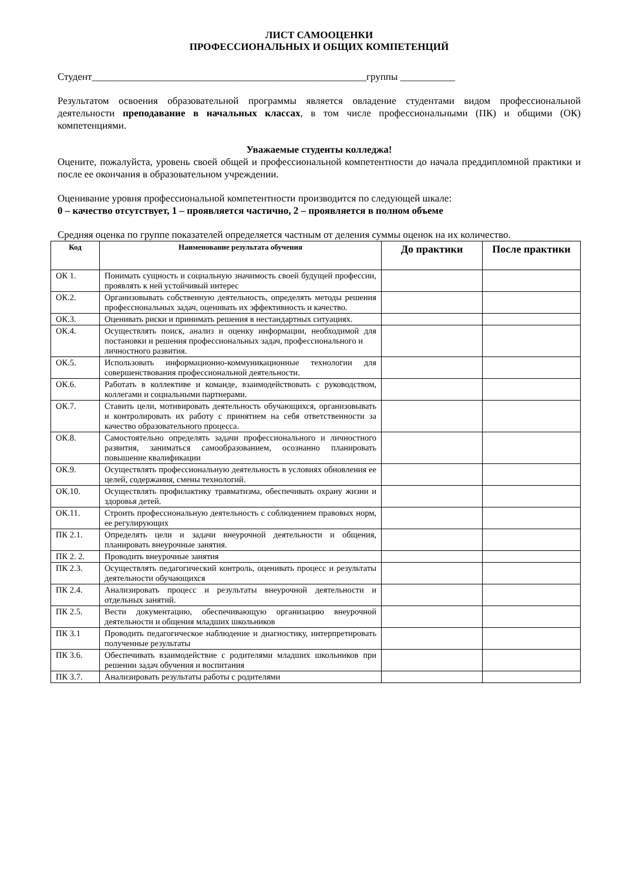ЛИСТ САМООЦЕНКИ
ПРОФЕССИОНАЛЬНЫХ И ОБЩИХ КОМПЕТЕНЦИЙ
Студент_______________________________________________________группы ___________
Результатом освоения образовательной программы является овладение студентами видом профессиональной деятельности преподавание в начальных классах, в том числе профессиональными (ПК) и общими (ОК) компетенциями.
Уважаемые студенты колледжа!
Оцените, пожалуйста, уровень своей общей и профессиональной компетентности до начала преддипломной практики и после ее окончания в образовательном учреждении.
Оценивание уровня профессиональной компетентности производится по следующей шкале:
0 – качество отсутствует, 1 – проявляется частично, 2 – проявляется в полном объеме
Средняя оценка по группе показателей определяется частным от деления суммы оценок на их количество.
| Код | Наименование результата обучения | До практики | После практики |
| --- | --- | --- | --- |
| ОК 1. | Понимать сущность и социальную значимость своей будущей профессии, проявлять к ней устойчивый интерес | | |
| ОК.2. | Организовывать собственную деятельность, определять методы решения профессиональных задач, оценивать их эффективность и качество. | | |
| ОК.3. | Оценивать риски и принимать решения в нестандартных ситуациях. | | |
| ОК.4. | Осуществлять поиск, анализ и оценку информации, необходимой для постановки и решения профессиональных задач, профессионального и личностного развития. | | |
| ОК.5. | Использовать информационно-коммуникационные технологии для совершенствования профессиональной деятельности. | | |
| ОК.6. | Работать в коллективе и команде, взаимодействовать с руководством, коллегами и социальными партнерами. | | |
| ОК.7. | Ставить цели, мотивировать деятельность обучающихся, организовывать и контролировать их работу с принятием на себя ответственности за качество образовательного процесса. | | |
| ОК.8. | Самостоятельно определять задачи профессионального и личностного развития, заниматься самообразованием, осознанно планировать повышение квалификации | | |
| ОК.9. | Осуществлять профессиональную деятельность в условиях обновления ее целей, содержания, смены технологий. | | |
| ОК.10. | Осуществлять профилактику травматизма, обеспечивать охрану жизни и здоровья детей. | | |
| ОК.11. | Строить профессиональную деятельность с соблюдением правовых норм, ее регулирующих | | |
| ПК 2.1. | Определять цели и задачи внеурочной деятельности и общения, планировать внеурочные занятия. | | |
| ПК 2. 2. | Проводить внеурочные занятия | | |
| ПК 2.3. | Осуществлять педагогический контроль, оценивать процесс и результаты деятельности обучающихся | | |
| ПК 2.4. | Анализировать процесс и результаты внеурочной деятельности и отдельных занятий. | | |
| ПК 2.5. | Вести документацию, обеспечивающую организацию внеурочной деятельности и общения младших школьников | | |
| ПК 3.1 | Проводить педагогическое наблюдение и диагностику, интерпретировать полученные результаты | | |
| ПК 3.6. | Обеспечивать взаимодействие с родителями младших школьников при решении задач обучения и воспитания | | |
| ПК 3.7. | Анализировать результаты работы с родителями | | |